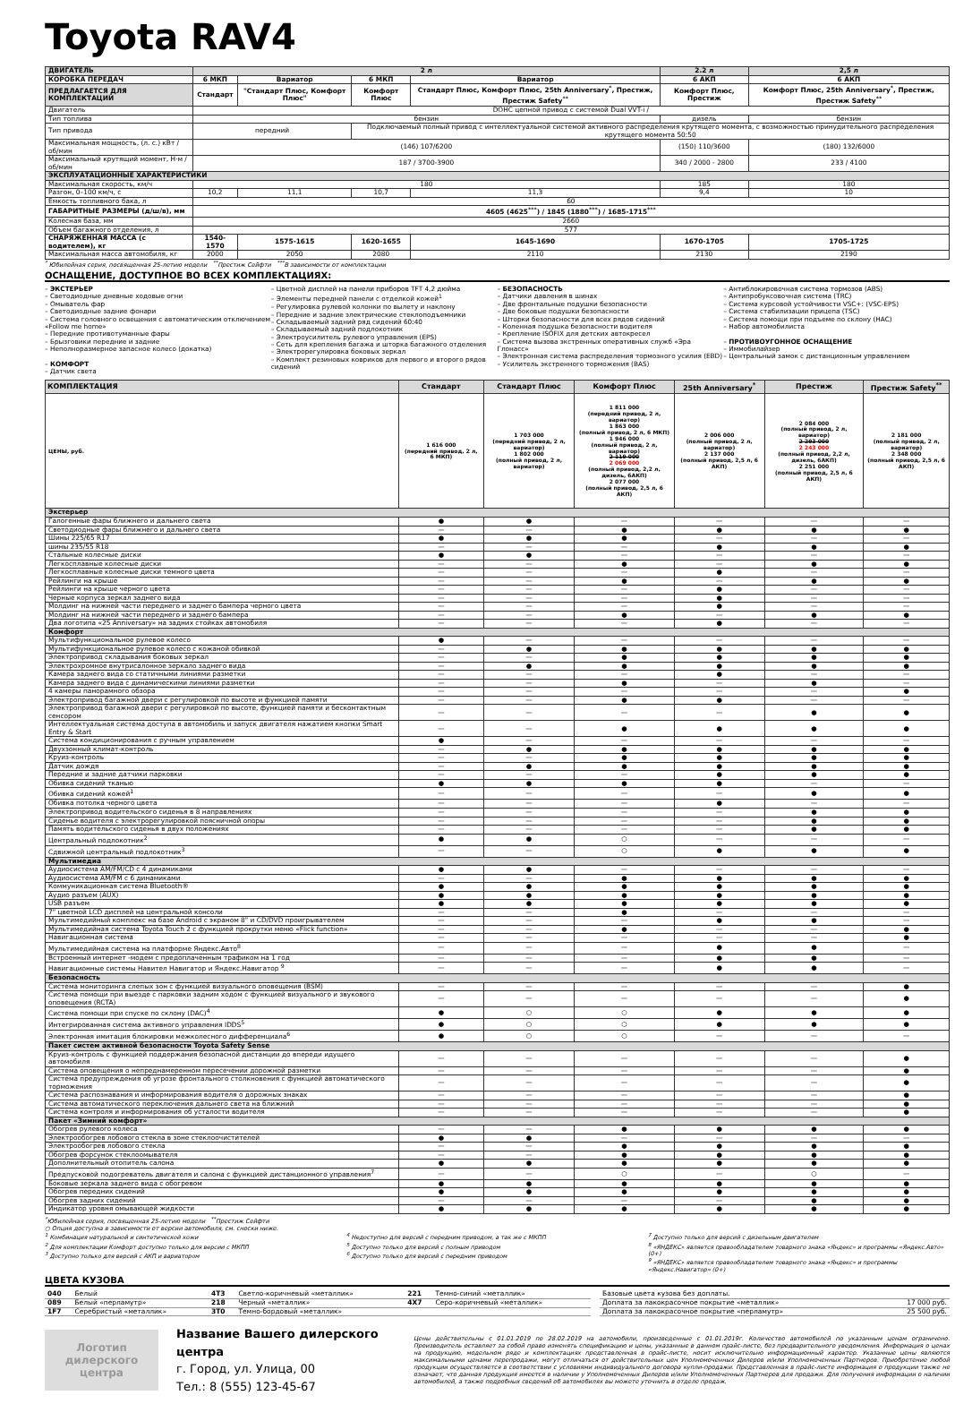Toyota RAV4
| ДВИГАТЕЛЬ | 2 л | | | | 2.2 л | 2,5 л |
| КОРОБКА ПЕРЕДАЧ | 6 МКП | Вариатор | 6 МКП | Вариатор | 6 АКП | 6 АКП |
| ПРЕДЛАГАЕТСЯ ДЛЯ КОМПЛЕКТАЦИЙ | Стандарт | "Стандарт Плюс, Комфорт Плюс" | Комфорт Плюс | Стандарт Плюс, Комфорт Плюс, 25th Anniversary<sup>*</sup>, Престиж, Престиж Safety<sup>**</sup> | Комфорт Плюс, Престиж | Комфорт Плюс, 25th Anniversary<sup>*</sup>, Престиж, Престиж Safety<sup>**</sup> |
| Двигатель | DOHC цепной привод с системой Dual VVT-i / | | | | | |
| Тип топлива | бензин | | | | дизель | бензин |
| Тип привода | передний | | Подключаемый полный привод с интеллектуальной системой активного распределения крутящего момента, с возможностью принудительного распределения крутящего момента 50:50 | | | |
| Максимальная мощность, (л. с.) кВт / об/мин | (146) 107/6200 | | | | (150) 110/3600 | (180) 132/6000 |
| Максимальный крутящий момент, Н·м / об/мин | 187 / 3700-3900 | | | | 340 / 2000 - 2800 | 233 / 4100 |
| ЭКСПЛУАТАЦИОННЫЕ ХАРАКТЕРИСТИКИ | | | | | | |
| Максимальная скорость, км/ч | 180 | | | | 185 | 180 |
| Разгон, 0–100 км/ч, с | 10,2 | 11,1 | 10,7 | 11,3 | 9,4 | 10 |
| Емкость топливного бака, л | 60 | | | | | |
| ГАБАРИТНЫЕ РАЗМЕРЫ (д/ш/в), мм | 4605 (4625<sup>***</sup>) / 1845 (1880<sup>***</sup>) / 1685-1715<sup>***</sup> | | | | | |
| Колесная база, мм | 2660 | | | | | |
| Объем багажного отделения, л | 577 | | | | | |
| СНАРЯЖЕННАЯ МАССА (с водителем), кг | 1540-1570 | 1575-1615 | 1620-1655 | 1645-1690 | 1670-1705 | 1705-1725 |
| Максимальная масса автомобиля, кг | 2000 | 2050 | 2080 | 2110 | 2130 | 2190 |
<sup>*</sup> Юбилейная серия, посвященная 25-летию модели <sup>**</sup>Престиж Сейфти <sup>***</sup>В зависимости от комплектации
ОСНАЩЕНИЕ, ДОСТУПНОЕ ВО ВСЕХ КОМПЛЕКТАЦИЯХ:
– ЭКСТЕРЬЕР
– Светодиодные дневные ходовые огни
– Омыватель фар
– Светодиодные задние фонари
– Система головного освещения с автоматическим отключением «Follow me home»
– Передние противотуманные фары
– Брызговики передние и задние
– Неполноразмерное запасное колесо (докатка)
– КОМФОРТ
– Датчик света
– Цветной дисплей на панели приборов TFT 4,2 дюйма
– Элементы передней панели с отделкой кожей<sup>1</sup>
– Регулировка рулевой колонки по вылету и наклону
– Передние и задние электрические стеклоподъемники
– Складываемый задний ряд сидений 60:40
– Складываемый задний подлокотник
– Электроусилитель рулевого управления (EPS)
– Сеть для крепления багажа и шторка багажного отделения
– Электрорегулировка боковых зеркал
– Комплект резиновых ковриков для первого и второго рядов сидений
– БЕЗОПАСНОСТЬ
– Датчики давления в шинах
– Две фронтальные подушки безопасности
– Две боковые подушки безопасности
– Шторки безопасности для всех рядов сидений
– Коленная подушка безопасности водителя
– Крепление ISOFIX для детских автокресел
– Система вызова экстренных оперативных служб «Эра Глонасс»
– Электронная система распределения тормозного усилия (EBD)
– Усилитель экстренного торможения (BAS)
– Антиблокировочная система тормозов (ABS)
– Антипробуксовочная система (TRC)
– Система курсовой устойчивости VSC+: (VSC-EPS)
– Система стабилизации прицепа (TSC)
– Система помощи при подъеме по склону (HAC)
– Набор автомобилиста
– ПРОТИВОУГОННОЕ ОСНАЩЕНИЕ
– Иммобилайзер
– Центральный замок с дистанционным управлением
| КОМПЛЕКТАЦИЯ | Стандарт | Стандарт Плюс | Комфорт Плюс | 25th Anniversary<sup>*</sup> | Престиж | Престиж Safety<sup>**</sup> |
| --- | --- | --- | --- | --- | --- | --- |
| ЦЕНЫ, руб. | 1 616 000 (передний привод, 2 л, 6 МКП) | 1 703 000 (передний привод, 2 л, вариатор) 1 802 000 (полный привод, 2 л, вариатор) | 1 811 000 (передний привод, 2 л, вариатор) 1 863 000 (полный привод, 2 л, 6 МКП) 1 946 000 (полный привод, 2 л, вариатор) 2 119 000 2 069 000 (полный привод, 2,2 л, дизель, 6АКП) 2 077 000 (полный привод, 2,5 л, 6 АКП) | 2 006 000 (полный привод, 2 л, вариатор) 2 137 000 (полный привод, 2,5 л, 6 АКП) | 2 084 000 (полный привод, 2 л, вариатор) 2 293 000 2 243 000 (полный привод, 2,2 л, дизель, 6АКП) 2 251 000 (полный привод, 2,5 л, 6 АКП) | 2 181 000 (полный привод, 2 л, вариатор) 2 348 000 (полный привод, 2,5 л, 6 АКП) |
| Экстерьер | | | | | | |
| Галогенные фары ближнего и дальнего света | ● | ● | — | — | — | — |
| Светодиодные фары ближнего и дальнего света | — | — | ● | ● | ● | ● |
| Шины 225/65 R17 | ● | ● | ● | — | — | — |
| шины 235/55 R18 | — | — | — | ● | ● | ● |
| Стальные колесные диски | ● | ● | — | — | — | — |
| Легкосплавные колесные диски | — | — | ● | — | ● | ● |
| Легкосплавные колесные диски темного цвета | — | — | — | ● | — | — |
| Рейлинги на крыше | — | — | ● | — | ● | ● |
| Рейлинги на крыше черного цвета | — | — | — | ● | — | — |
| Черные корпуса зеркал заднего вида | — | — | — | ● | — | — |
| Молдинг на нижней части переднего и заднего бампера черного цвета | — | — | — | ● | — | — |
| Молдинг на нижней части переднего и заднего бампера | — | — | ● | — | ● | ● |
| Два логотипа «25 Anniversary» на задних стойках автомобиля | — | — | — | ● | — | — |
| Комфорт | | | | | | |
| Мультифункциональное рулевое колесо | ● | — | — | — | — | — |
| Мультифункциональное рулевое колесо с кожаной обивкой | — | ● | ● | ● | ● | ● |
| Электропривод складывания боковых зеркал | — | — | ● | ● | ● | ● |
| Электрохромное внутрисалонное зеркало заднего вида | — | ● | ● | ● | ● | ● |
| Камера заднего вида со статичными линиями разметки | — | — | — | ● | — | — |
| Камера заднего вида с динамическими линиями разметки | — | — | ● | — | ● | — |
| 4 камеры панорамного обзора | — | — | — | — | — | ● |
| Электропривод багажной двери с регулировкой по высоте и функцией памяти | — | — | ● | ● | — | — |
| Электропривод багажной двери с регулировкой по высоте, функцией памяти и бесконтактным сенсором | — | — | — | — | ● | ● |
| Интеллектуальная система доступа в автомобиль и запуск двигателя нажатием кнопки Smart Entry & Start | — | — | ● | ● | ● | ● |
| Система кондиционирования с ручным управлением | ● | — | — | — | — | — |
| Двухзонный климат-контроль | — | ● | ● | ● | ● | ● |
| Круиз-контроль | — | — | ● | ● | ● | ● |
| Датчик дождя | — | ● | ● | ● | ● | ● |
| Передние и задние датчики парковки | — | — | — | ● | ● | ● |
| Обивка сидений тканью | ● | ● | ● | ● | — | — |
| Обивка сидений кожей<sup>1</sup> | — | — | — | — | ● | ● |
| Обивка потолка черного цвета | — | — | — | ● | — | — |
| Электропривод водительского сиденья в 8 направлениях | — | — | — | — | ● | ● |
| Сиденье водителя с электрорегулировкой поясничной опоры | — | — | — | — | ● | ● |
| Память водительского сиденья в двух положениях | — | — | — | — | ● | ● |
| Центральный подлокотник<sup>2</sup> | ● | ● | ○ | — | — | — |
| Сдвижной центральный подлокотник<sup>3</sup> | — | — | ○ | ● | ● | ● |
| Мультимедиа | | | | | | |
| Аудиосистема AM/FM/CD с 4 динамиками | ● | ● | — | — | — | — |
| Аудиосистема AM/FM с 6 динамиками | — | — | ● | ● | ● | ● |
| Коммуникационная система Bluetooth® | ● | ● | ● | ● | ● | ● |
| Аудио разъем (AUX) | ● | ● | ● | ● | ● | ● |
| USB разъем | ● | ● | ● | ● | ● | ● |
| 7" цветной LCD дисплей на центральной консоли | — | — | ● | — | — | — |
| Мультимедийный комплекс на базе Android с экраном 8" и CD/DVD проигрывателем | — | — | — | ● | ● | — |
| Мультимедийная система Toyota Touch 2 с функцией прокрутки меню «Flick function» | — | — | ● | — | — | ● |
| Навигационная система | — | — | — | — | — | ● |
| Мультимедийная система на платформе Яндекс.Авто<sup>8</sup> | — | — | — | ● | ● | — |
| Встроенный интернет -модем с предоплаченным трафиком на 1 год | — | — | — | ● | ● | — |
| Навигационные системы Навител Навигатор и Яндекс.Навигатор <sup>9</sup> | — | — | — | ● | ● | — |
| Безопасность | | | | | | |
| Система мониторинга слепых зон с функцией визуального оповещения (BSM) | — | — | — | — | — | ● |
| Система помощи при выезде с парковки задним ходом с функцией визуального и звукового оповещения (RCTA) | — | — | — | — | — | ● |
| Система помощи при спуске по склону (DAC)<sup>4</sup> | ● | ○ | ○ | ● | ● | ● |
| Интегрированная система активного управления IDDS<sup>5</sup> | ● | ○ | ○ | ● | ● | ● |
| Электронная имитация блокировки межколесного дифференциала<sup>6</sup> | ● | ○ | ○ | — | — | — |
| Пакет систем активной безопасности Toyota Safety Sense | | | | | | |
| Круиз-контроль с функцией поддержания безопасной дистанции до впереди идущего автомобиля | — | — | — | — | — | ● |
| Система оповещения о непреднамеренном пересечении дорожной разметки | — | — | — | — | — | ● |
| Система предупреждения об угрозе фронтального столкновения с функцией автоматического торможения | — | — | — | — | — | ● |
| Система распознавания и информирования водителя о дорожных знаках | — | — | — | — | — | ● |
| Система автоматического переключения дальнего света на ближний | — | — | — | — | — | ● |
| Система контроля и информирования об усталости водителя | — | — | — | — | — | ● |
| Пакет «Зимний комфорт» | | | | | | |
| Обогрев рулевого колеса | — | — | ● | ● | ● | ● |
| Электрообогрев лобового стекла в зоне стеклоочистителей | ● | ● | — | — | — | — |
| Электрообогрев лобового стекла | — | — | ● | ● | ● | ● |
| Обогрев форсунок стеклоомывателя | — | — | ● | ● | ● | ● |
| Дополнительный отопитель салона | ● | ● | ● | ● | ● | ● |
| Предпусковой подогреватель двигателя и салона с функцией дистанционного управления<sup>7</sup> | — | — | ○ | — | ○ | — |
| Боковые зеркала заднего вида с обогревом | ● | ● | ● | ● | ● | ● |
| Обогрев передних сидений | ● | ● | ● | ● | ● | ● |
| Обогрев задних сидений | — | — | — | — | ● | ● |
| Индикатор уровня омывающей жидкости | ● | ● | ● | ● | ● | ● |
<sup>*</sup> Юбилейная серия, посвященная 25-летию модели <sup>**</sup>Престиж Сейфти
○ Опция доступна в зависимости от версии автомобиля, см. сноски ниже.
<sup>1</sup> Комбинация натуральной и синтетической кожи
<sup>2</sup> Для комплектации Комфорт доступно только для версии с МКПП
<sup>3</sup> Доступно только для версий с АКП и вариатором
<sup>4</sup> Недоступно для версий с передним приводом, а так же с МКПП
<sup>5</sup> Доступно только для версий с полным приводом
<sup>6</sup> Доступно только для версий с передним приводом
<sup>7</sup> Доступно только для версий с дизельным двигателем
<sup>8</sup> «ЯНДЕКС» является правообладателем товарного знака «Яндекс» и программы «Яндекс.Авто» (0+)
<sup>9</sup> «ЯНДЕКС» является правообладателем товарного знака «Яндекс» и программы «Яндекс.Навигатор» (0+)
ЦВЕТА КУЗОВА
| 040 | Белый | 4T3 | Светло-коричневый «металлик» | 221 | Темно-синий «металлик» |
| 089 | Белый «перламутр» | 218 | Черный «металлик» | 4X7 | Серо-коричневый «металлик» |
| 1F7 | Серебристый «металлик» | 3T0 | Темно-бордовый «металлик» | | |
| Базовые цвета кузова без доплаты. | |
| Доплата за лакокрасочное покрытие «металлик» | 17 000 руб. |
| Доплата за лакокрасочное покрытие «перламутр» | 25 500 руб. |
Логотип
дилерского
центра
Название Вашего дилерского центра
г. Город, ул. Улица, 00
Тел.: 8 (555) 123-45-67
Цены действительны с 01.01.2019 по 28.02.2019 на автомобили, произведенные с 01.01.2019г. Количество автомобилей по указанным ценам ограничено. Производитель оставляет за собой право изменять спецификацию и цены, указанные в данном прайс-листе, без предварительного уведомления. Информация о ценах на продукцию, модельном ряде и комплектациях представленная в прайс-листе, носит исключительно информационный характер. Указанные цены являются максимальными ценами перепродажи, могут отличаться от действительных цен Уполномоченных Дилеров и/или Уполномоченных Партнеров. Приобретение любой продукции осуществляется в соответствии с условиями индивидуального договора купли-продажи. Представленная в прайс-листе информация о продукции также не означает, что данная продукция имеется в наличии у Уполномоченных Дилеров и/или Уполномоченных Партнеров для продажи. Для получения информации о наличии автомобилей, а также подробных сведений об автомобилях вы можете уточнить в отделе продаж.